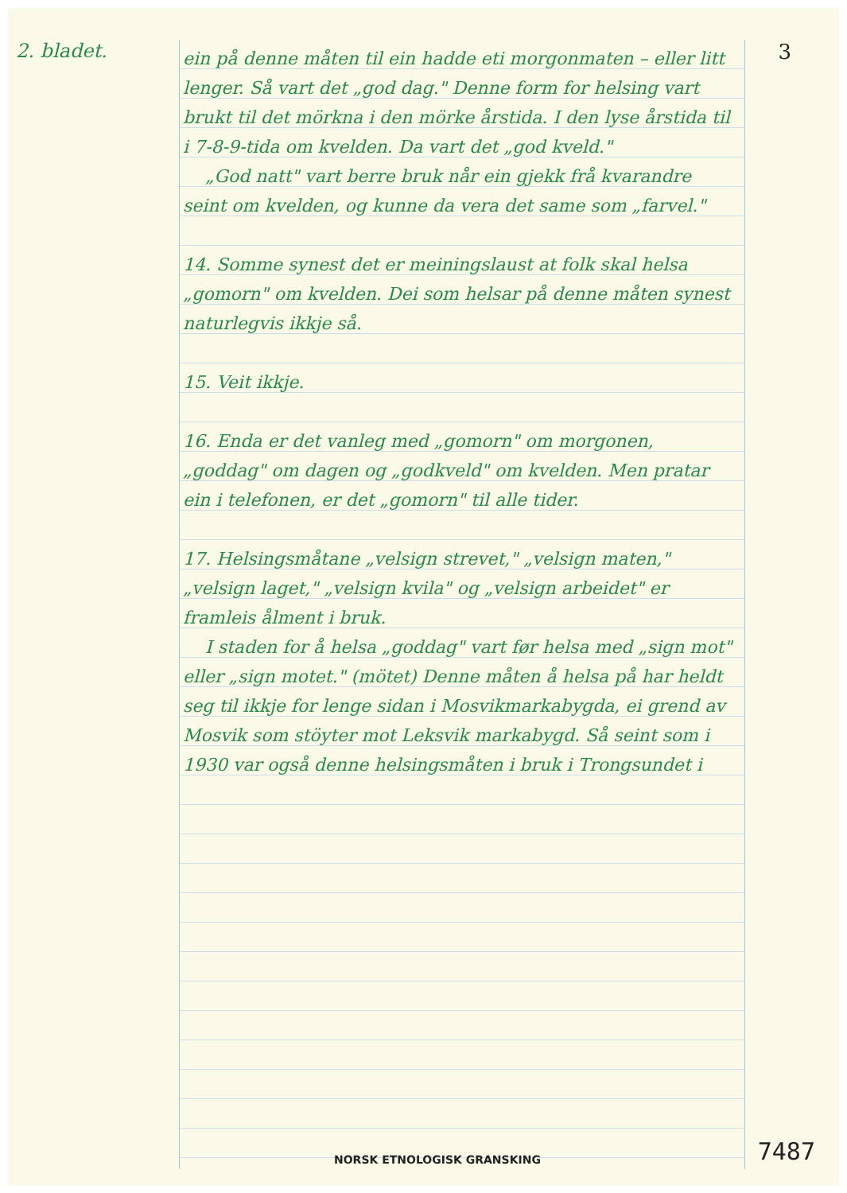2. bladet. 3
ein på denne måten til ein hadde eti morgonmaten – eller litt lenger. Så vart det „god dag." Denne form for helsing vart brukt til det mörkna i den mörke årstida. I den lyse årstida til i 7-8-9-tida om kvelden. Da vart det „god kveld."
„God natt" vart berre bruk når ein gjekk frå kvarandre seint om kvelden, og kunne da vera det same som „farvel."
14. Somme synest det er meiningslaust at folk skal helsa „gomorn" om kvelden. Dei som helsar på denne måten synest naturlegvis ikkje så.
15. Veit ikkje.
16. Enda er det vanleg med „gomorn" om morgonen, „goddag" om dagen og „godkveld" om kvelden. Men pratar ein i telefonen, er det „gomorn" til alle tider.
17. Helsingsmåtane „velsign strevet," „velsign maten," „velsign laget," „velsign kvila" og „velsign arbeidet" er framleis ålment i bruk.
I staden for å helsa „goddag" vart før helsa med „sign mot" eller „sign motet." (mötet) Denne måten å helsa på har heldt seg til ikkje for lenge sidan i Mosvikmarkabygda, ei grend av Mosvik som stöyter mot Leksvik markabygd. Så seint som i 1930 var også denne helsingsmåten i bruk i Trongsundet i
NORSK ETNOLOGISK GRANSKING 7487